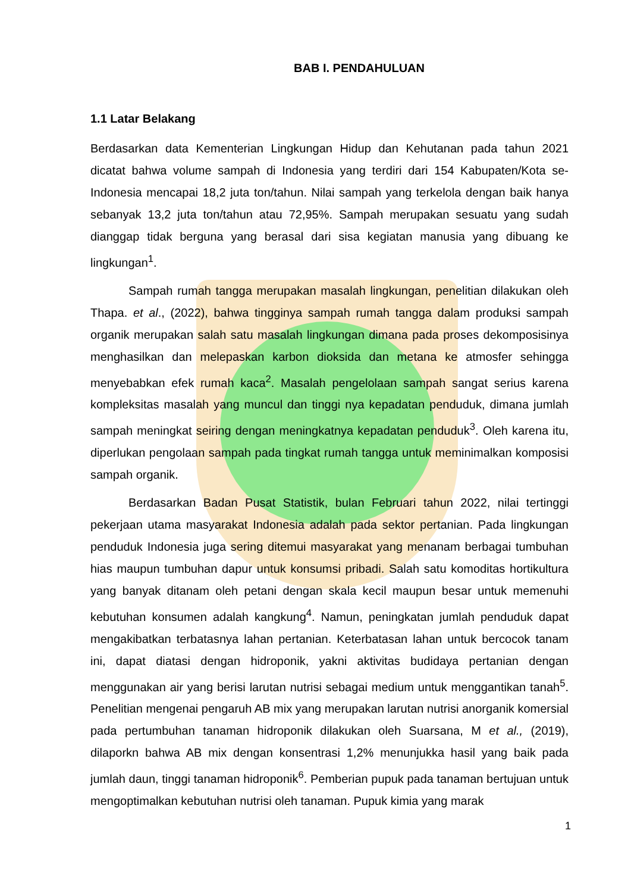BAB I. PENDAHULUAN
1.1 Latar Belakang
Berdasarkan data Kementerian Lingkungan Hidup dan Kehutanan pada tahun 2021 dicatat bahwa volume sampah di Indonesia yang terdiri dari 154 Kabupaten/Kota se-Indonesia mencapai 18,2 juta ton/tahun. Nilai sampah yang terkelola dengan baik hanya sebanyak 13,2 juta ton/tahun atau 72,95%. Sampah merupakan sesuatu yang sudah dianggap tidak berguna yang berasal dari sisa kegiatan manusia yang dibuang ke lingkungan<sup>1</sup>.
Sampah rumah tangga merupakan masalah lingkungan, penelitian dilakukan oleh Thapa. et al., (2022), bahwa tingginya sampah rumah tangga dalam produksi sampah organik merupakan salah satu masalah lingkungan dimana pada proses dekomposisinya menghasilkan dan melepaskan karbon dioksida dan metana ke atmosfer sehingga menyebabkan efek rumah kaca<sup>2</sup>. Masalah pengelolaan sampah sangat serius karena kompleksitas masalah yang muncul dan tinggi nya kepadatan penduduk, dimana jumlah sampah meningkat seiring dengan meningkatnya kepadatan penduduk<sup>3</sup>. Oleh karena itu, diperlukan pengolaan sampah pada tingkat rumah tangga untuk meminimalkan komposisi sampah organik.
Berdasarkan Badan Pusat Statistik, bulan Februari tahun 2022, nilai tertinggi pekerjaan utama masyarakat Indonesia adalah pada sektor pertanian. Pada lingkungan penduduk Indonesia juga sering ditemui masyarakat yang menanam berbagai tumbuhan hias maupun tumbuhan dapur untuk konsumsi pribadi. Salah satu komoditas hortikultura yang banyak ditanam oleh petani dengan skala kecil maupun besar untuk memenuhi kebutuhan konsumen adalah kangkung<sup>4</sup>. Namun, peningkatan jumlah penduduk dapat mengakibatkan terbatasnya lahan pertanian. Keterbatasan lahan untuk bercocok tanam ini, dapat diatasi dengan hidroponik, yakni aktivitas budidaya pertanian dengan menggunakan air yang berisi larutan nutrisi sebagai medium untuk menggantikan tanah<sup>5</sup>. Penelitian mengenai pengaruh AB mix yang merupakan larutan nutrisi anorganik komersial pada pertumbuhan tanaman hidroponik dilakukan oleh Suarsana, M et al., (2019), dilaporkn bahwa AB mix dengan konsentrasi 1,2% menunjukka hasil yang baik pada jumlah daun, tinggi tanaman hidroponik<sup>6</sup>. Pemberian pupuk pada tanaman bertujuan untuk mengoptimalkan kebutuhan nutrisi oleh tanaman. Pupuk kimia yang marak
1